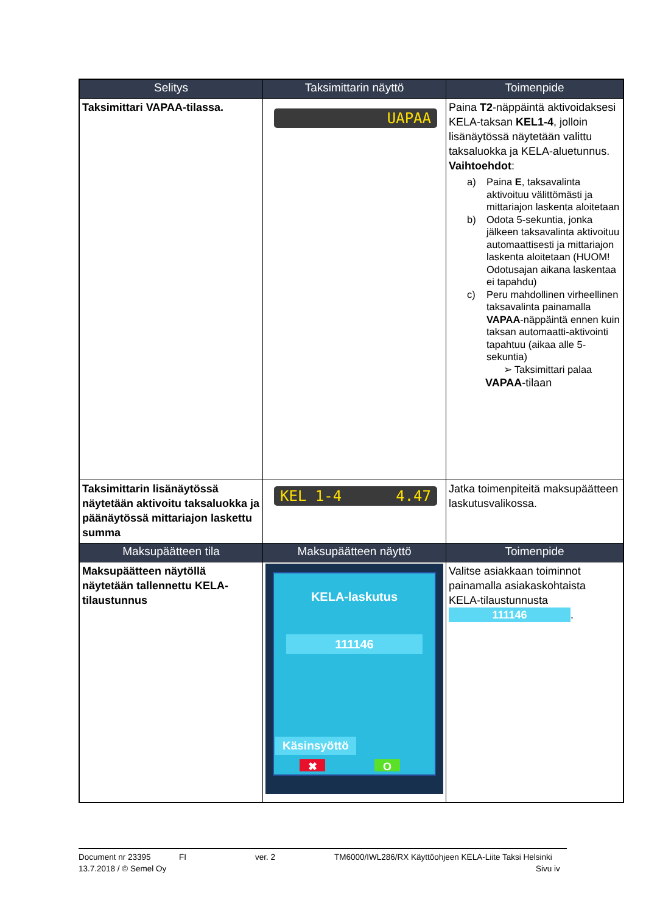| Selitys | Taksimittarin näyttö | Toimenpide |
| --- | --- | --- |
| Taksimittari VAPAA-tilassa. | UAPAA | Paina T2 -näppäintä aktivoidaksesi KELA-taksan KEL1-4 , jolloin lisänäytössä näytetään valittu taksaluokka ja KELA-aluetunnus. Vaihtoehdot : a) Paina E , taksavalinta aktivoituu välittömästi ja mittariajon laskenta aloitetaan b) Odota 5-sekuntia, jonka jälkeen taksavalinta aktivoituu automaattisesti ja mittariajon laskenta aloitetaan (HUOM! Odotusajan aikana laskentaa ei tapahdu) c) Peru mahdollinen virheellinen taksavalinta painamalla VAPAA -näppäintä ennen kuin taksan automaatti-aktivointi tapahtuu (aikaa alle 5-sekuntia) ➢ Taksimittari palaa VAPAA -tilaan |
| Taksimittarin lisänäytössä näytetään aktivoitu taksaluokka ja päänäytössä mittariajon laskettu summa | KEL 1-4 4.47 | Jatka toimenpiteitä maksupäätteen laskutusvalikossa. |
| Maksupäätteen tila | Maksupäätteen näyttö | Toimenpide |
| Maksupäätteen näytöllä näytetään tallennettu KELA-tilaustunnus | KELA-laskutus 111146 Käsinsyöttö ✖ O | Valitse asiakkaan toiminnot painamalla asiakaskohtaista KELA-tilaustunnusta 111146 . |
Document nr 23395 FI ver. 2 TM6000/IWL286/RX Käyttöohjeen KELA-Liite Taksi Helsinki
13.7.2018 / © Semel Oy Sivu iv